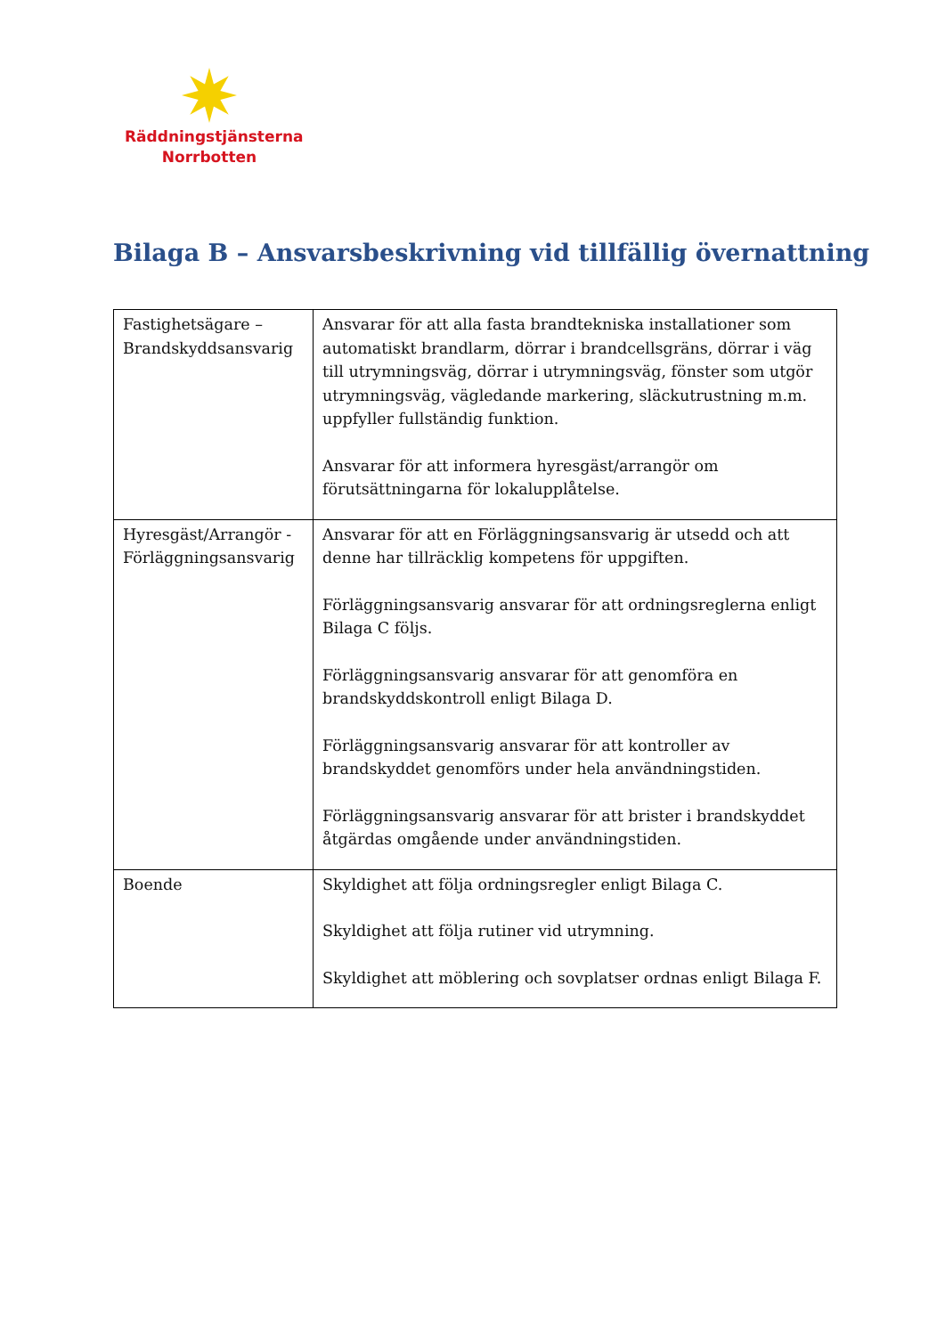Räddningstjänsterna
Norrbotten
Bilaga B – Ansvarsbeskrivning vid tillfällig övernattning
| Fastighetsägare – Brandskyddsansvarig | Ansvarar för att alla fasta brandtekniska installationer som automatiskt brandlarm, dörrar i brandcellsgräns, dörrar i väg till utrymningsväg, dörrar i utrymningsväg, fönster som utgör utrymningsväg, vägledande markering, släckutrustning m.m. uppfyller fullständig funktion. Ansvarar för att informera hyresgäst/arrangör om förutsättningarna för lokalupplåtelse. |
| Hyresgäst/Arrangör - Förläggningsansvarig | Ansvarar för att en Förläggningsansvarig är utsedd och att denne har tillräcklig kompetens för uppgiften. Förläggningsansvarig ansvarar för att ordningsreglerna enligt Bilaga C följs. Förläggningsansvarig ansvarar för att genomföra en brandskyddskontroll enligt Bilaga D. Förläggningsansvarig ansvarar för att kontroller av brandskyddet genomförs under hela användningstiden. Förläggningsansvarig ansvarar för att brister i brandskyddet åtgärdas omgående under användningstiden. |
| Boende | Skyldighet att följa ordningsregler enligt Bilaga C. Skyldighet att följa rutiner vid utrymning. Skyldighet att möblering och sovplatser ordnas enligt Bilaga F. |